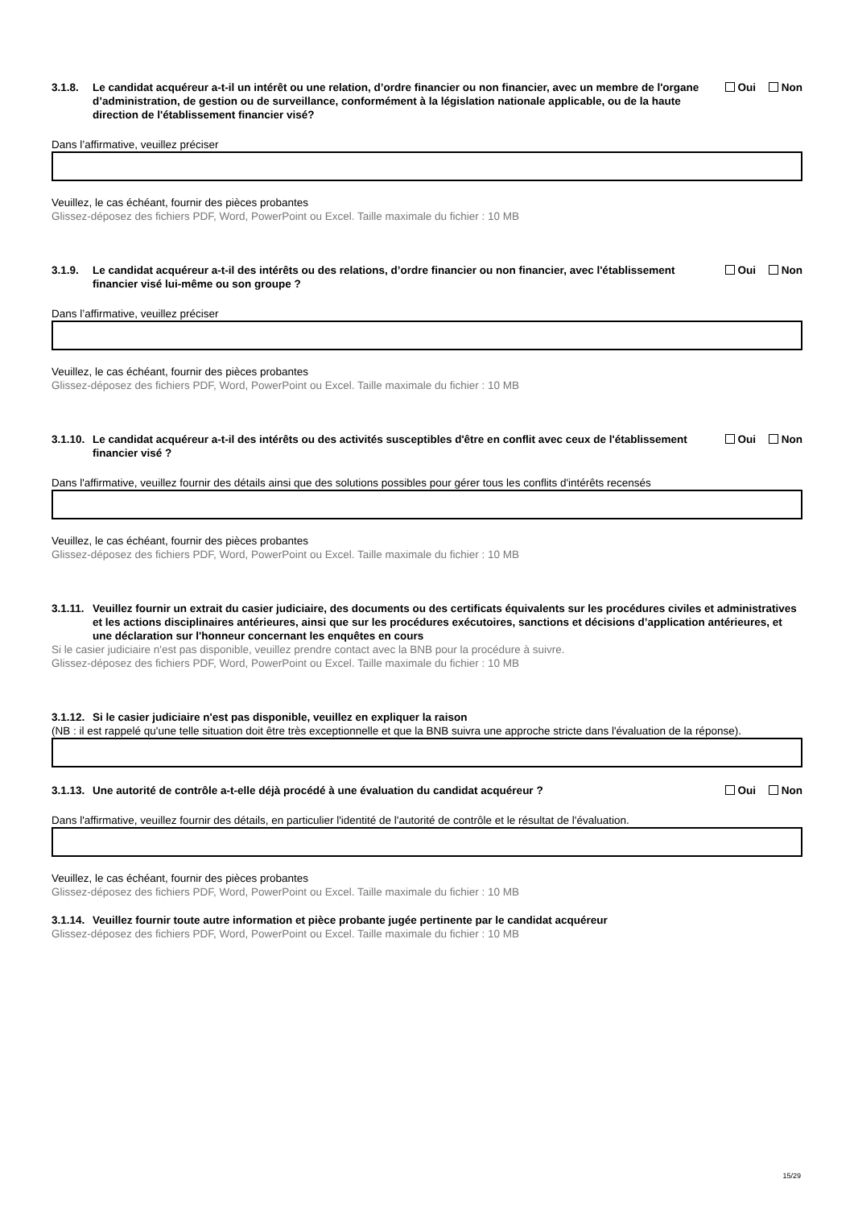3.1.8. Le candidat acquéreur a-t-il un intérêt ou une relation, d’ordre financier ou non financier, avec un membre de l'organe d’administration, de gestion ou de surveillance, conformément à la législation nationale applicable, ou de la haute direction de l'établissement financier visé?
Oui Non
Dans l’affirmative, veuillez préciser
Veuillez, le cas échéant, fournir des pièces probantes
Glissez-déposez des fichiers PDF, Word, PowerPoint ou Excel. Taille maximale du fichier : 10 MB
3.1.9. Le candidat acquéreur a-t-il des intérêts ou des relations, d’ordre financier ou non financier, avec l'établissement financier visé lui-même ou son groupe ?
Oui Non
Dans l’affirmative, veuillez préciser
Veuillez, le cas échéant, fournir des pièces probantes
Glissez-déposez des fichiers PDF, Word, PowerPoint ou Excel. Taille maximale du fichier : 10 MB
3.1.10.
Le candidat acquéreur a-t-il des intérêts ou des activités susceptibles d'être en conflit avec ceux de l'établissement financier visé ?
Oui Non
Dans l'affirmative, veuillez fournir des détails ainsi que des solutions possibles pour gérer tous les conflits d'intérêts recensés
Veuillez, le cas échéant, fournir des pièces probantes
Glissez-déposez des fichiers PDF, Word, PowerPoint ou Excel. Taille maximale du fichier : 10 MB
3.1.11.
Veuillez fournir un extrait du casier judiciaire, des documents ou des certificats équivalents sur les procédures civiles et administratives et les actions disciplinaires antérieures, ainsi que sur les procédures exécutoires, sanctions et décisions d’application antérieures, et une déclaration sur l'honneur concernant les enquêtes en cours
Si le casier judiciaire n'est pas disponible, veuillez prendre contact avec la BNB pour la procédure à suivre.
Glissez-déposez des fichiers PDF, Word, PowerPoint ou Excel. Taille maximale du fichier : 10 MB
3.1.12.
Si le casier judiciaire n'est pas disponible, veuillez en expliquer la raison
(NB : il est rappelé qu'une telle situation doit être très exceptionnelle et que la BNB suivra une approche stricte dans l'évaluation de la réponse).
3.1.13.
Une autorité de contrôle a-t-elle déjà procédé à une évaluation du candidat acquéreur ?
Oui Non
Dans l'affirmative, veuillez fournir des détails, en particulier l'identité de l'autorité de contrôle et le résultat de l'évaluation.
Veuillez, le cas échéant, fournir des pièces probantes
Glissez-déposez des fichiers PDF, Word, PowerPoint ou Excel. Taille maximale du fichier : 10 MB
3.1.14.
Veuillez fournir toute autre information et pièce probante jugée pertinente par le candidat acquéreur
Glissez-déposez des fichiers PDF, Word, PowerPoint ou Excel. Taille maximale du fichier : 10 MB
15/29